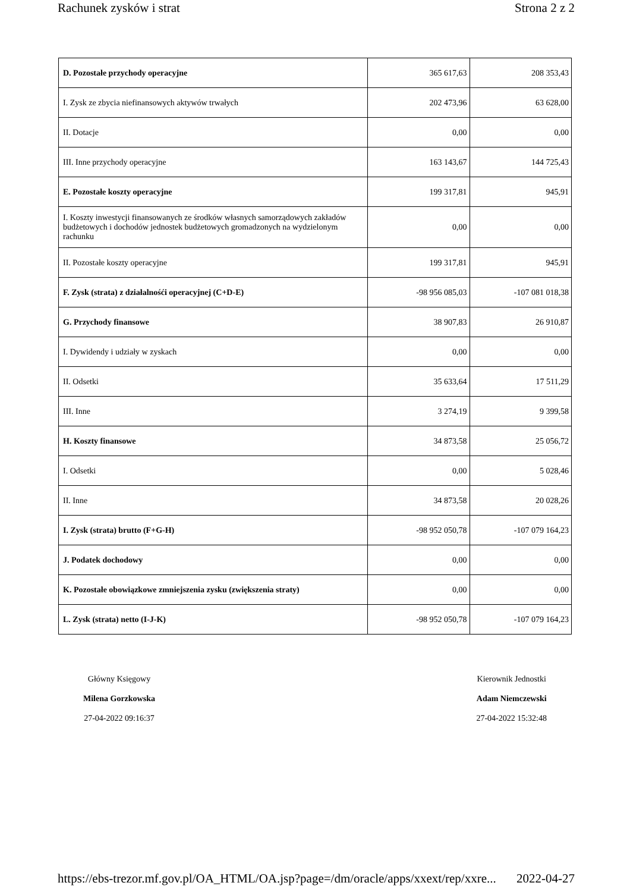Rachunek zysków i strat Strona 2 z 2
| D. Pozostałe przychody operacyjne | 365 617,63 | 208 353,43 |
| I. Zysk ze zbycia niefinansowych aktywów trwałych | 202 473,96 | 63 628,00 |
| II. Dotacje | 0,00 | 0,00 |
| III. Inne przychody operacyjne | 163 143,67 | 144 725,43 |
| E. Pozostałe koszty operacyjne | 199 317,81 | 945,91 |
| I. Koszty inwestycji finansowanych ze środków własnych samorządowych zakładów budżetowych i dochodów jednostek budżetowych gromadzonych na wydzielonym rachunku | 0,00 | 0,00 |
| II. Pozostałe koszty operacyjne | 199 317,81 | 945,91 |
| F. Zysk (strata) z działalnośći operacyjnej (C+D-E) | -98 956 085,03 | -107 081 018,38 |
| G. Przychody finansowe | 38 907,83 | 26 910,87 |
| I. Dywidendy i udziały w zyskach | 0,00 | 0,00 |
| II. Odsetki | 35 633,64 | 17 511,29 |
| III. Inne | 3 274,19 | 9 399,58 |
| H. Koszty finansowe | 34 873,58 | 25 056,72 |
| I. Odsetki | 0,00 | 5 028,46 |
| II. Inne | 34 873,58 | 20 028,26 |
| I. Zysk (strata) brutto (F+G-H) | -98 952 050,78 | -107 079 164,23 |
| J. Podatek dochodowy | 0,00 | 0,00 |
| K. Pozostałe obowiązkowe zmniejszenia zysku (zwiększenia straty) | 0,00 | 0,00 |
| L. Zysk (strata) netto (I-J-K) | -98 952 050,78 | -107 079 164,23 |
Główny Księgowy
Milena Gorzkowska
27-04-2022 09:16:37
Kierownik Jednostki
Adam Niemczewski
27-04-2022 15:32:48
https://ebs-trezor.mf.gov.pl/OA_HTML/OA.jsp?page=/dm/oracle/apps/xxext/rep/xxre... 2022-04-27